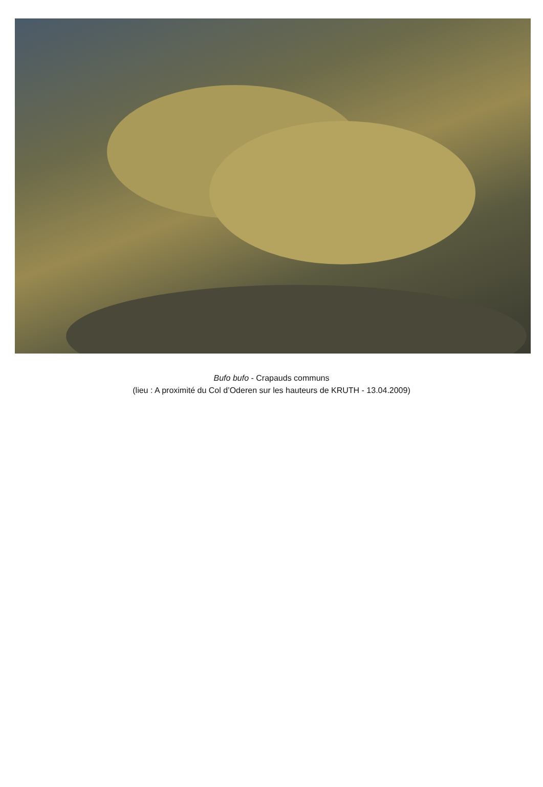Bufo bufo - Crapauds communs
(lieu : A proximité du Col d’Oderen sur les hauteurs de KRUTH - 13.04.2009)